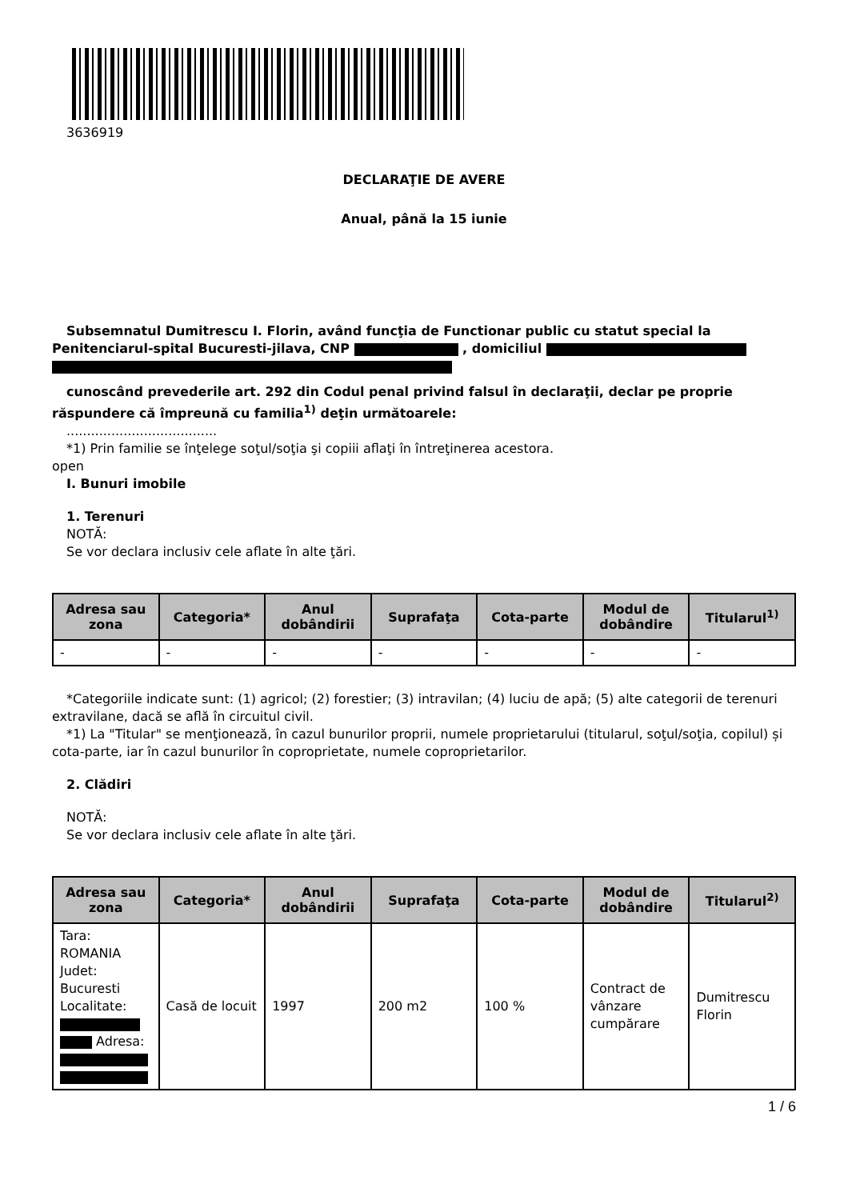3636919
DECLARAŢIE DE AVERE
Anual, până la 15 iunie
Subsemnatul Dumitrescu I. Florin, având funcţia de Functionar public cu statut special la Penitenciarul-spital Bucuresti-jilava, CNP , domiciliul
cunoscând prevederile art. 292 din Codul penal privind falsul în declaraţii, declar pe proprie răspundere că împreună cu familia<sup>1)</sup> deţin următoarele:
.....................................
*1) Prin familie se înţelege soţul/soţia şi copiii aflaţi în întreţinerea acestora.
open
I. Bunuri imobile
1. Terenuri
NOTĂ:
Se vor declara inclusiv cele aflate în alte ţări.
| Adresa sau zona | Categoria* | Anul dobândirii | Suprafaţa | Cota-parte | Modul de dobândire | Titularul<sup>1)</sup> |
| --- | --- | --- | --- | --- | --- | --- |
| - | - | - | - | - | - | - |
*Categoriile indicate sunt: (1) agricol; (2) forestier; (3) intravilan; (4) luciu de apă; (5) alte categorii de terenuri extravilane, dacă se află în circuitul civil.
*1) La "Titular" se menţionează, în cazul bunurilor proprii, numele proprietarului (titularul, soţul/soţia, copilul) și cota-parte, iar în cazul bunurilor în coproprietate, numele coproprietarilor.
2. Clădiri
NOTĂ:
Se vor declara inclusiv cele aflate în alte ţări.
| Adresa sau zona | Categoria* | Anul dobândirii | Suprafaţa | Cota-parte | Modul de dobândire | Titularul<sup>2)</sup> |
| --- | --- | --- | --- | --- | --- | --- |
| Tara: ROMANIA Judet: Bucuresti Localitate: Adresa: | Casă de locuit | 1997 | 200 m2 | 100 % | Contract de vânzare cumpărare | Dumitrescu Florin |
1 / 6